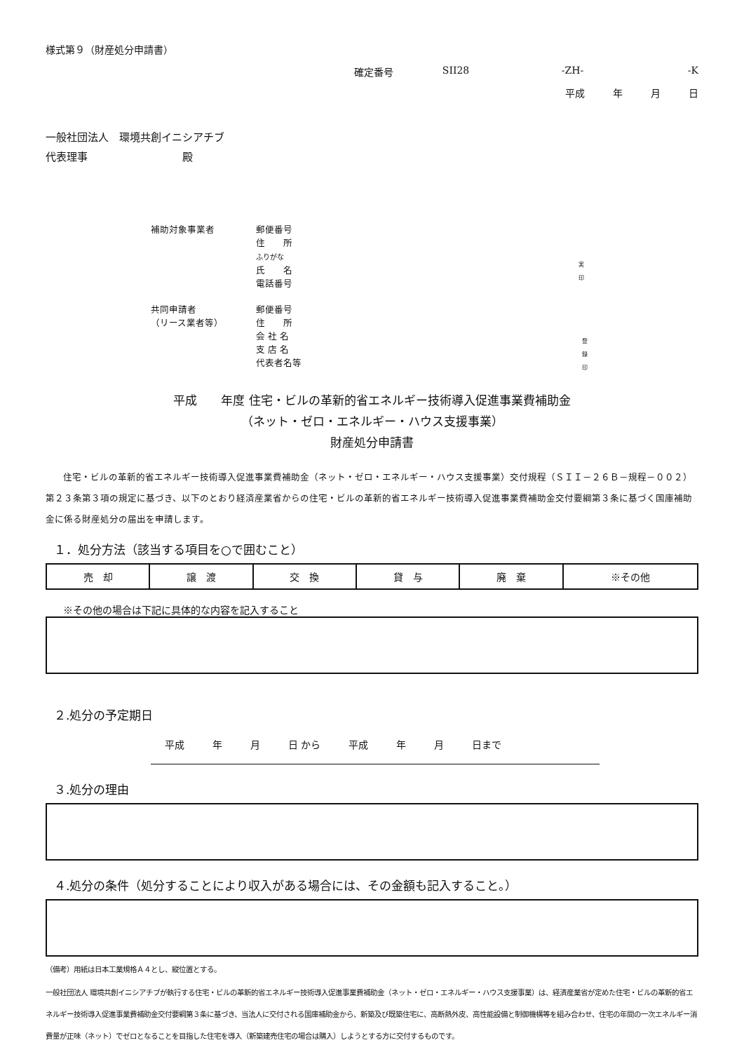様式第９（財産処分申請書）
確定番号 SII28 -ZH- -K
平成 年 月 日
一般社団法人　環境共創イニシアチブ
代表理事　　　　　　　　　殿
補助対象事業者 郵便番号
住　　所
ふりがな
氏　　名
電話番号
実
印
共同申請者
（リース業者等）
郵便番号
住　　所
会 社 名
支 店 名
代表者名等
登
録
印
平成　　年度 住宅・ビルの革新的省エネルギー技術導入促進事業費補助金
（ネット・ゼロ・エネルギー・ハウス支援事業）
財産処分申請書
住宅・ビルの革新的省エネルギー技術導入促進事業費補助金（ネット・ゼロ・エネルギー・ハウス支援事業）交付規程（ＳＩＩ－２６Ｂ－規程－００２）第２３条第３項の規定に基づき、以下のとおり経済産業省からの住宅・ビルの革新的省エネルギー技術導入促進事業費補助金交付要綱第３条に基づく国庫補助金に係る財産処分の届出を申請します。
１．処分方法（該当する項目を○で囲むこと）
| 売 却 | 譲 渡 | 交 換 | 貸 与 | 廃 棄 | ※その他 |
※その他の場合は下記に具体的な内容を記入すること
２.処分の予定期日
平成 年 月 日 から 平成 年 月 日まで
３.処分の理由
４.処分の条件（処分することにより収入がある場合には、その金額も記入すること。）
（備考）用紙は日本工業規格Ａ４とし、縦位置とする。
一般社団法人 環境共創イニシアチブが執行する住宅・ビルの革新的省エネルギー技術導入促進事業費補助金（ネット・ゼロ・エネルギー・ハウス支援事業）は、経済産業省が定めた住宅・ビルの革新的省エネルギー技術導入促進事業費補助金交付要綱第３条に基づき、当法人に交付される国庫補助金から、新築及び既築住宅に、高断熱外皮、高性能設備と制御機構等を組み合わせ、住宅の年間の一次エネルギー消費量が正味（ネット）でゼロとなることを目指した住宅を導入（新築建売住宅の場合は購入）しようとする方に交付するものです。